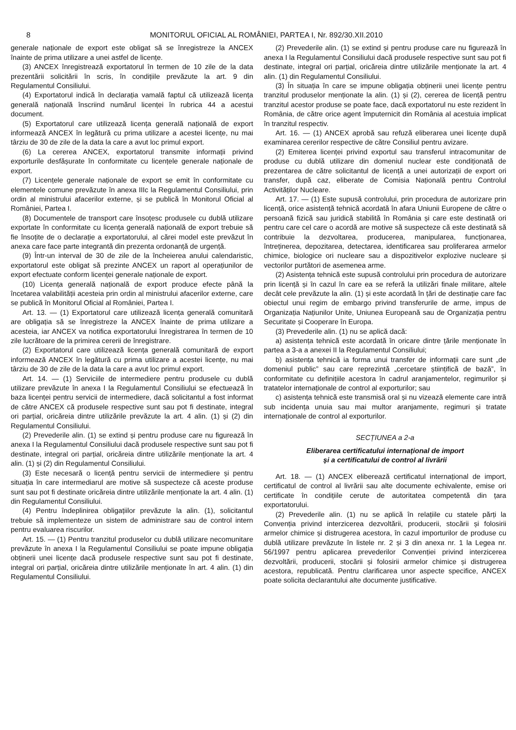8 MONITORUL OFICIAL AL ROMÂNIEI, PARTEA I, Nr. 892/30.XII.2010
generale naționale de export este obligat să se înregistreze la ANCEX înainte de prima utilizare a unei astfel de licențe.
(3) ANCEX înregistrează exportatorul în termen de 10 zile de la data prezentării solicitării în scris, în condițiile prevăzute la art. 9 din Regulamentul Consiliului.
(4) Exportatorul indică în declarația vamală faptul că utilizează licența generală națională înscriind numărul licenței în rubrica 44 a acestui document.
(5) Exportatorul care utilizează licența generală națională de export informează ANCEX în legătură cu prima utilizare a acestei licențe, nu mai târziu de 30 de zile de la data la care a avut loc primul export.
(6) La cererea ANCEX, exportatorul transmite informații privind exporturile desfășurate în conformitate cu licențele generale naționale de export.
(7) Licențele generale naționale de export se emit în conformitate cu elementele comune prevăzute în anexa IIIc la Regulamentul Consiliului, prin ordin al ministrului afacerilor externe, și se publică în Monitorul Oficial al României, Partea I.
(8) Documentele de transport care însoțesc produsele cu dublă utilizare exportate în conformitate cu licența generală națională de export trebuie să fie însoțite de o declarație a exportatorului, al cărei model este prevăzut în anexa care face parte integrantă din prezenta ordonanță de urgență.
(9) Într-un interval de 30 de zile de la încheierea anului calendaristic, exportatorul este obligat să prezinte ANCEX un raport al operațiunilor de export efectuate conform licenței generale naționale de export.
(10) Licența generală națională de export produce efecte până la încetarea valabilității acesteia prin ordin al ministrului afacerilor externe, care se publică în Monitorul Oficial al României, Partea I.
Art. 13. — (1) Exportatorul care utilizează licența generală comunitară are obligația să se înregistreze la ANCEX înainte de prima utilizare a acesteia, iar ANCEX va notifica exportatorului înregistrarea în termen de 10 zile lucrătoare de la primirea cererii de înregistrare.
(2) Exportatorul care utilizează licența generală comunitară de export informează ANCEX în legătură cu prima utilizare a acestei licențe, nu mai târziu de 30 de zile de la data la care a avut loc primul export.
Art. 14. — (1) Serviciile de intermediere pentru produsele cu dublă utilizare prevăzute în anexa I la Regulamentul Consiliului se efectuează în baza licenței pentru servicii de intermediere, dacă solicitantul a fost informat de către ANCEX că produsele respective sunt sau pot fi destinate, integral ori parțial, oricăreia dintre utilizările prevăzute la art. 4 alin. (1) și (2) din Regulamentul Consiliului.
(2) Prevederile alin. (1) se extind și pentru produse care nu figurează în anexa I la Regulamentul Consiliului dacă produsele respective sunt sau pot fi destinate, integral ori parțial, oricăreia dintre utilizările menționate la art. 4 alin. (1) și (2) din Regulamentul Consiliului.
(3) Este necesară o licență pentru servicii de intermediere și pentru situația în care intermediarul are motive să suspecteze că aceste produse sunt sau pot fi destinate oricăreia dintre utilizările menționate la art. 4 alin. (1) din Regulamentul Consiliului.
(4) Pentru îndeplinirea obligațiilor prevăzute la alin. (1), solicitantul trebuie să implementeze un sistem de administrare sau de control intern pentru evaluarea riscurilor.
Art. 15. — (1) Pentru tranzitul produselor cu dublă utilizare necomunitare prevăzute în anexa I la Regulamentul Consiliului se poate impune obligația obținerii unei licențe dacă produsele respective sunt sau pot fi destinate, integral ori parțial, oricăreia dintre utilizările menționate în art. 4 alin. (1) din Regulamentul Consiliului.
(2) Prevederile alin. (1) se extind și pentru produse care nu figurează în anexa I la Regulamentul Consiliului dacă produsele respective sunt sau pot fi destinate, integral ori parțial, oricăreia dintre utilizările menționate la art. 4 alin. (1) din Regulamentul Consiliului.
(3) În situația în care se impune obligația obținerii unei licențe pentru tranzitul produselor menționate la alin. (1) și (2), cererea de licență pentru tranzitul acestor produse se poate face, dacă exportatorul nu este rezident în România, de către orice agent împuternicit din România al acestuia implicat în tranzitul respectiv.
Art. 16. — (1) ANCEX aprobă sau refuză eliberarea unei licențe după examinarea cererilor respective de către Consiliul pentru avizare.
(2) Emiterea licenței privind exportul sau transferul intracomunitar de produse cu dublă utilizare din domeniul nuclear este condiționată de prezentarea de către solicitantul de licență a unei autorizații de export ori transfer, după caz, eliberate de Comisia Națională pentru Controlul Activităților Nucleare.
Art. 17. — (1) Este supusă controlului, prin procedura de autorizare prin licență, orice asistență tehnică acordată în afara Uniunii Europene de către o persoană fizică sau juridică stabilită în România și care este destinată ori pentru care cel care o acordă are motive să suspecteze că este destinată să contribuie la dezvoltarea, producerea, manipularea, funcționarea, întreținerea, depozitarea, detectarea, identificarea sau proliferarea armelor chimice, biologice ori nucleare sau a dispozitivelor explozive nucleare și vectorilor purtători de asemenea arme.
(2) Asistența tehnică este supusă controlului prin procedura de autorizare prin licență și în cazul în care ea se referă la utilizări finale militare, altele decât cele prevăzute la alin. (1) și este acordată în țări de destinație care fac obiectul unui regim de embargo privind transferurile de arme, impus de Organizația Națiunilor Unite, Uniunea Europeană sau de Organizația pentru Securitate și Cooperare în Europa.
(3) Prevederile alin. (1) nu se aplică dacă:
a) asistența tehnică este acordată în oricare dintre țările menționate în partea a 3-a a anexei II la Regulamentul Consiliului;
b) asistența tehnică ia forma unui transfer de informații care sunt „de domeniul public” sau care reprezintă „cercetare științifică de bază”, în conformitate cu definițiile acestora în cadrul aranjamentelor, regimurilor și tratatelor internaționale de control al exporturilor; sau
c) asistența tehnică este transmisă oral și nu vizează elemente care intră sub incidența unuia sau mai multor aranjamente, regimuri și tratate internaționale de control al exporturilor.
SECȚIUNEA a 2-a
Eliberarea certificatului internațional de import
și a certificatului de control al livrării
Art. 18. — (1) ANCEX eliberează certificatul internațional de import, certificatul de control al livrării sau alte documente echivalente, emise ori certificate în condițiile cerute de autoritatea competentă din țara exportatorului.
(2) Prevederile alin. (1) nu se aplică în relațiile cu statele părți la Convenția privind interzicerea dezvoltării, producerii, stocării și folosirii armelor chimice și distrugerea acestora, în cazul importurilor de produse cu dublă utilizare prevăzute în listele nr. 2 și 3 din anexa nr. 1 la Legea nr. 56/1997 pentru aplicarea prevederilor Convenției privind interzicerea dezvoltării, producerii, stocării și folosirii armelor chimice și distrugerea acestora, republicată. Pentru clarificarea unor aspecte specifice, ANCEX poate solicita declarantului alte documente justificative.